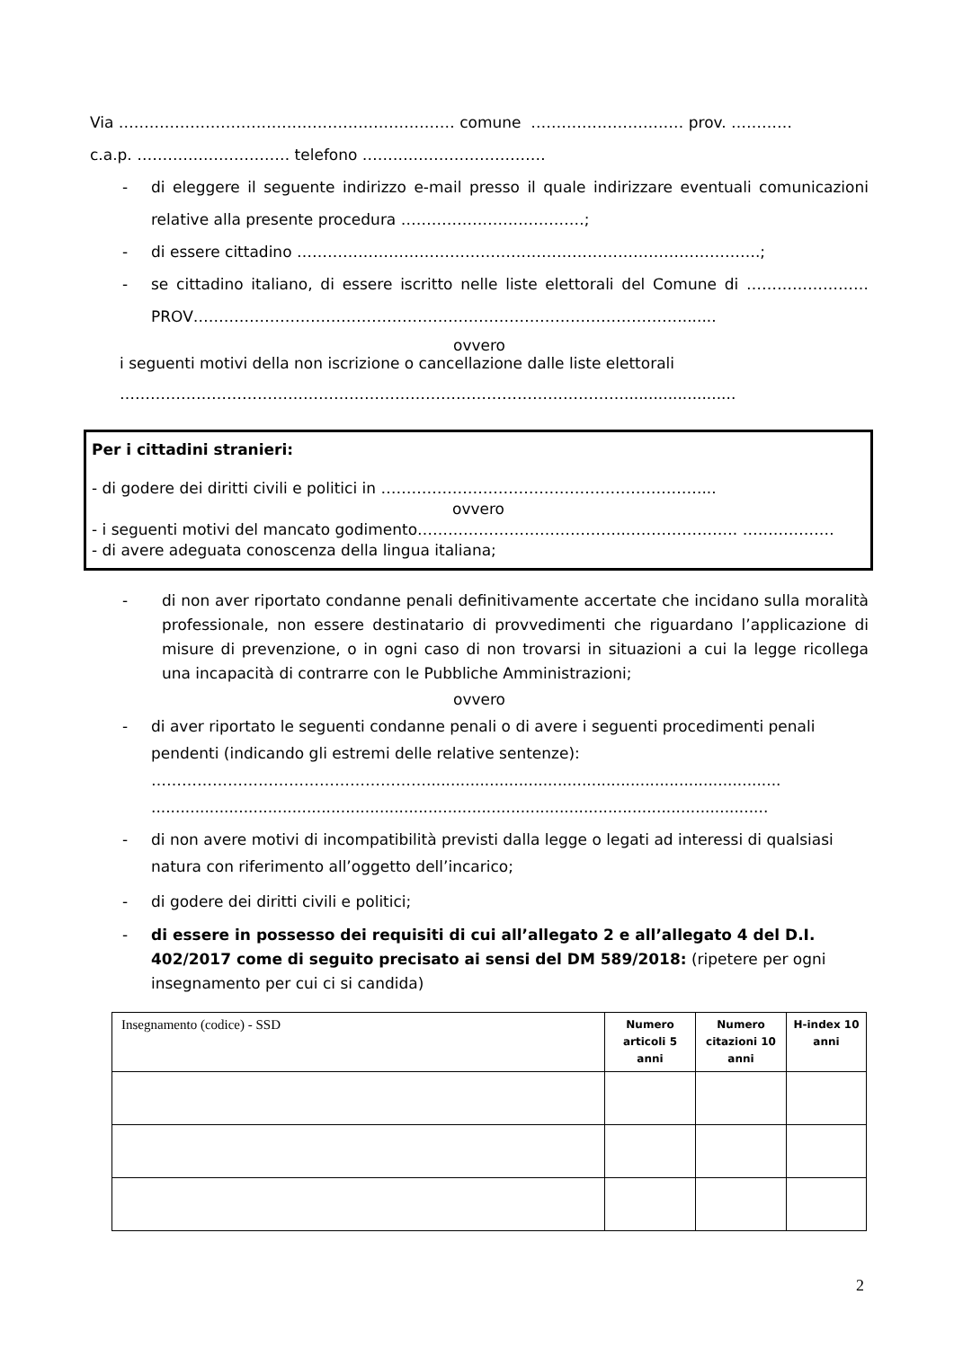Via ………………………………………………………… comune ………………………… prov. …………
c.a.p. ………………………… telefono ………………………………
- di eleggere il seguente indirizzo e-mail presso il quale indirizzare eventuali comunicazioni relative alla presente procedura ………………………………;
- di essere cittadino ……………………………………………………………………………….;
- se cittadino italiano, di essere iscritto nelle liste elettorali del Comune di …………………… PROV…………………………………………………………………………………….......
ovvero
i seguenti motivi della non iscrizione o cancellazione dalle liste elettorali
……………………………………………………………………………………….......................
Per i cittadini stranieri:
- di godere dei diritti civili e politici in ………………………………………………………...
ovvero
- i seguenti motivi del mancato godimento…………………………………..…………………. ………………
- di avere adeguata conoscenza della lingua italiana;
- di non aver riportato condanne penali definitivamente accertate che incidano sulla moralità professionale, non essere destinatario di provvedimenti che riguardano l’applicazione di misure di prevenzione, o in ogni caso di non trovarsi in situazioni a cui la legge ricollega una incapacità di contrarre con le Pubbliche Amministrazioni;
ovvero
- di aver riportato le seguenti condanne penali o di avere i seguenti procedimenti penali pendenti (indicando gli estremi delle relative sentenze):
……………………………………………….........................................................................
...............................................................................................................................
- di non avere motivi di incompatibilità previsti dalla legge o legati ad interessi di qualsiasi natura con riferimento all’oggetto dell’incarico;
- di godere dei diritti civili e politici;
- di essere in possesso dei requisiti di cui all’allegato 2 e all’allegato 4 del D.I. 402/2017 come di seguito precisato ai sensi del DM 589/2018: (ripetere per ogni insegnamento per cui ci si candida)
| Insegnamento (codice) - SSD | Numero articoli 5 anni | Numero citazioni 10 anni | H-index 10 anni |
| --- | --- | --- | --- |
2